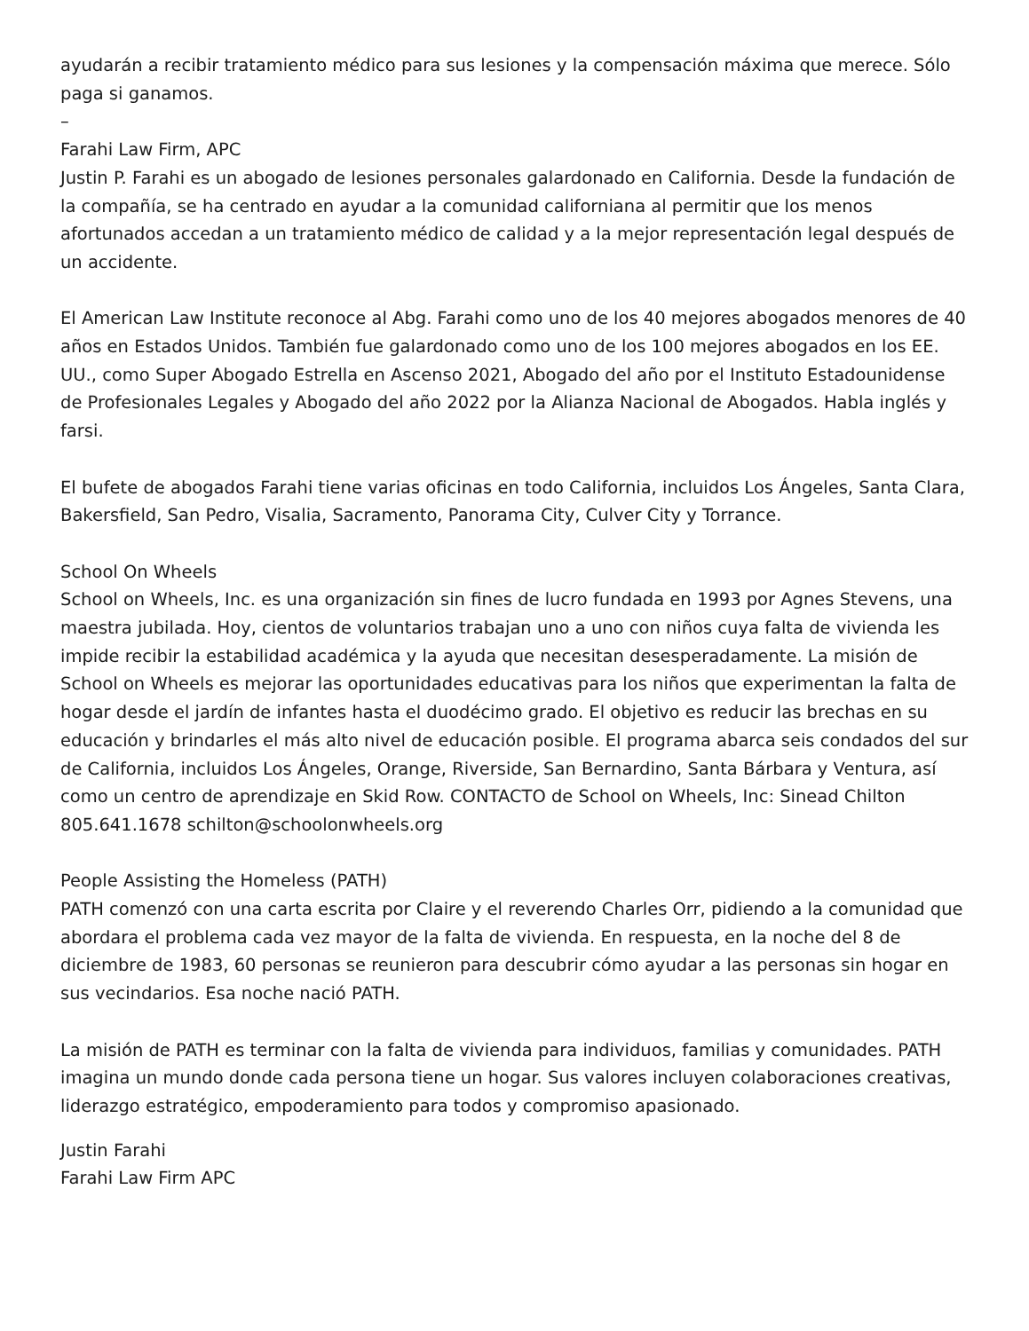ayudarán a recibir tratamiento médico para sus lesiones y la compensación máxima que merece. Sólo paga si ganamos.
–
Farahi Law Firm, APC
Justin P. Farahi es un abogado de lesiones personales galardonado en California. Desde la fundación de la compañía, se ha centrado en ayudar a la comunidad californiana al permitir que los menos afortunados accedan a un tratamiento médico de calidad y a la mejor representación legal después de un accidente.
El American Law Institute reconoce al Abg. Farahi como uno de los 40 mejores abogados menores de 40 años en Estados Unidos. También fue galardonado como uno de los 100 mejores abogados en los EE. UU., como Super Abogado Estrella en Ascenso 2021, Abogado del año por el Instituto Estadounidense de Profesionales Legales y Abogado del año 2022 por la Alianza Nacional de Abogados. Habla inglés y farsi.
El bufete de abogados Farahi tiene varias oficinas en todo California, incluidos Los Ángeles, Santa Clara, Bakersfield, San Pedro, Visalia, Sacramento, Panorama City, Culver City y Torrance.
School On Wheels
School on Wheels, Inc. es una organización sin fines de lucro fundada en 1993 por Agnes Stevens, una maestra jubilada. Hoy, cientos de voluntarios trabajan uno a uno con niños cuya falta de vivienda les impide recibir la estabilidad académica y la ayuda que necesitan desesperadamente. La misión de School on Wheels es mejorar las oportunidades educativas para los niños que experimentan la falta de hogar desde el jardín de infantes hasta el duodécimo grado. El objetivo es reducir las brechas en su educación y brindarles el más alto nivel de educación posible. El programa abarca seis condados del sur de California, incluidos Los Ángeles, Orange, Riverside, San Bernardino, Santa Bárbara y Ventura, así como un centro de aprendizaje en Skid Row. CONTACTO de School on Wheels, Inc: Sinead Chilton 805.641.1678 schilton@schoolonwheels.org
People Assisting the Homeless (PATH)
PATH comenzó con una carta escrita por Claire y el reverendo Charles Orr, pidiendo a la comunidad que abordara el problema cada vez mayor de la falta de vivienda. En respuesta, en la noche del 8 de diciembre de 1983, 60 personas se reunieron para descubrir cómo ayudar a las personas sin hogar en sus vecindarios. Esa noche nació PATH.
La misión de PATH es terminar con la falta de vivienda para individuos, familias y comunidades. PATH imagina un mundo donde cada persona tiene un hogar. Sus valores incluyen colaboraciones creativas, liderazgo estratégico, empoderamiento para todos y compromiso apasionado.
Justin Farahi
Farahi Law Firm APC